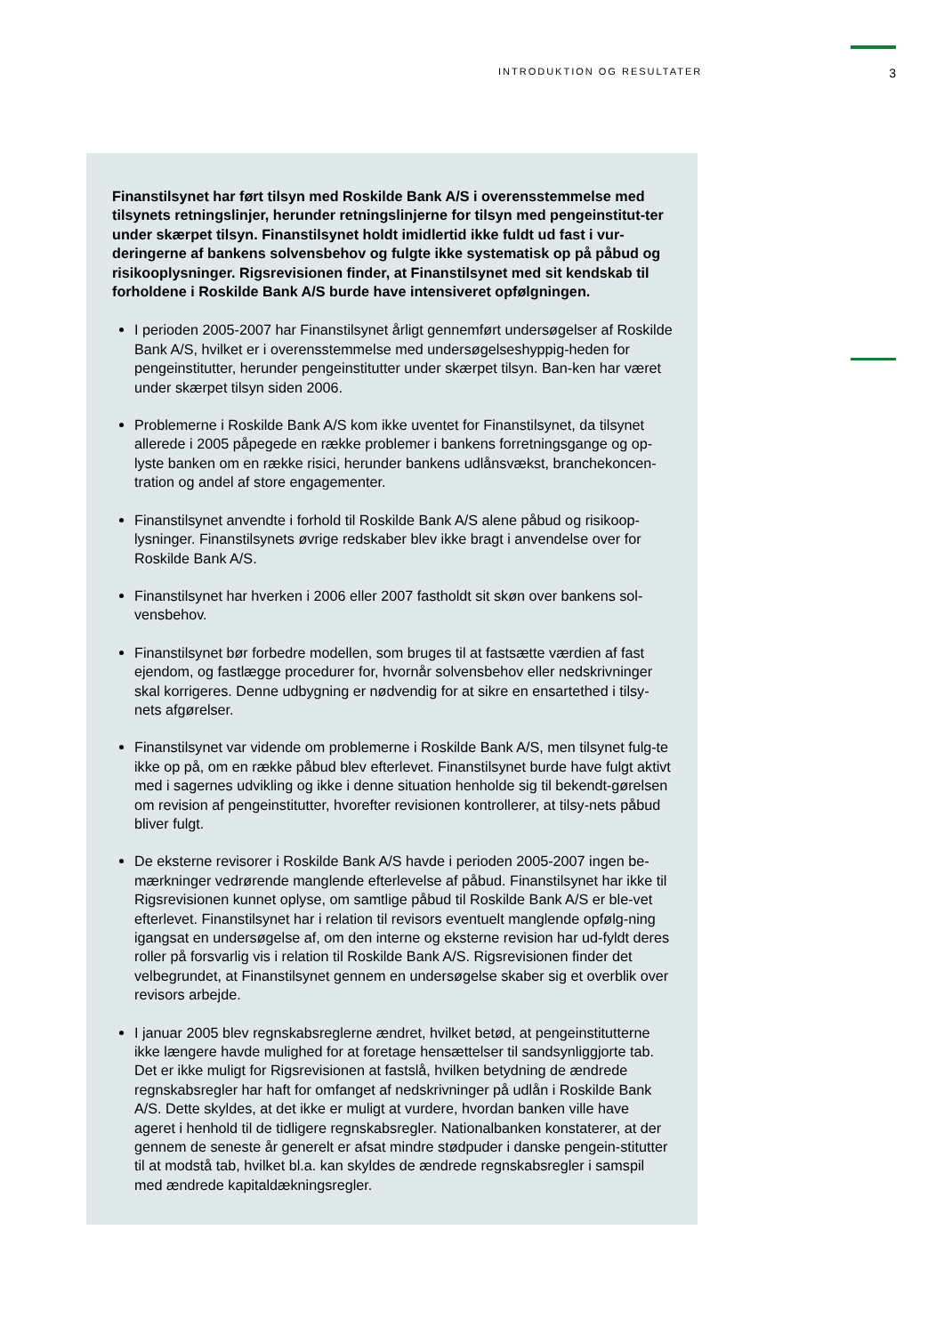INTRODUKTION OG RESULTATER 3
Finanstilsynet har ført tilsyn med Roskilde Bank A/S i overensstemmelse med tilsynets retningslinjer, herunder retningslinjerne for tilsyn med pengeinstitut-ter under skærpet tilsyn. Finanstilsynet holdt imidlertid ikke fuldt ud fast i vur-deringerne af bankens solvensbehov og fulgte ikke systematisk op på påbud og risikooplysninger. Rigsrevisionen finder, at Finanstilsynet med sit kendskab til forholdene i Roskilde Bank A/S burde have intensiveret opfølgningen.
I perioden 2005-2007 har Finanstilsynet årligt gennemført undersøgelser af Roskilde Bank A/S, hvilket er i overensstemmelse med undersøgelseshyppig-heden for pengeinstitutter, herunder pengeinstitutter under skærpet tilsyn. Ban-ken har været under skærpet tilsyn siden 2006.
Problemerne i Roskilde Bank A/S kom ikke uventet for Finanstilsynet, da tilsynet allerede i 2005 påpegede en række problemer i bankens forretningsgange og op-lyste banken om en række risici, herunder bankens udlånsvækst, branchekoncen-tration og andel af store engagementer.
Finanstilsynet anvendte i forhold til Roskilde Bank A/S alene påbud og risikoop-lysninger. Finanstilsynets øvrige redskaber blev ikke bragt i anvendelse over for Roskilde Bank A/S.
Finanstilsynet har hverken i 2006 eller 2007 fastholdt sit skøn over bankens sol-vensbehov.
Finanstilsynet bør forbedre modellen, som bruges til at fastsætte værdien af fast ejendom, og fastlægge procedurer for, hvornår solvensbehov eller nedskrivninger skal korrigeres. Denne udbygning er nødvendig for at sikre en ensartethed i tilsy-nets afgørelser.
Finanstilsynet var vidende om problemerne i Roskilde Bank A/S, men tilsynet fulg-te ikke op på, om en række påbud blev efterlevet. Finanstilsynet burde have fulgt aktivt med i sagernes udvikling og ikke i denne situation henholde sig til bekendt-gørelsen om revision af pengeinstitutter, hvorefter revisionen kontrollerer, at tilsy-nets påbud bliver fulgt.
De eksterne revisorer i Roskilde Bank A/S havde i perioden 2005-2007 ingen be-mærkninger vedrørende manglende efterlevelse af påbud. Finanstilsynet har ikke til Rigsrevisionen kunnet oplyse, om samtlige påbud til Roskilde Bank A/S er ble-vet efterlevet. Finanstilsynet har i relation til revisors eventuelt manglende opfølg-ning igangsat en undersøgelse af, om den interne og eksterne revision har ud-fyldt deres roller på forsvarlig vis i relation til Roskilde Bank A/S. Rigsrevisionen finder det velbegrundet, at Finanstilsynet gennem en undersøgelse skaber sig et overblik over revisors arbejde.
I januar 2005 blev regnskabsreglerne ændret, hvilket betød, at pengeinstitutterne ikke længere havde mulighed for at foretage hensættelser til sandsynliggjorte tab. Det er ikke muligt for Rigsrevisionen at fastslå, hvilken betydning de ændrede regnskabsregler har haft for omfanget af nedskrivninger på udlån i Roskilde Bank A/S. Dette skyldes, at det ikke er muligt at vurdere, hvordan banken ville have ageret i henhold til de tidligere regnskabsregler. Nationalbanken konstaterer, at der gennem de seneste år generelt er afsat mindre stødpuder i danske pengein-stitutter til at modstå tab, hvilket bl.a. kan skyldes de ændrede regnskabsregler i samspil med ændrede kapitaldækningsregler.